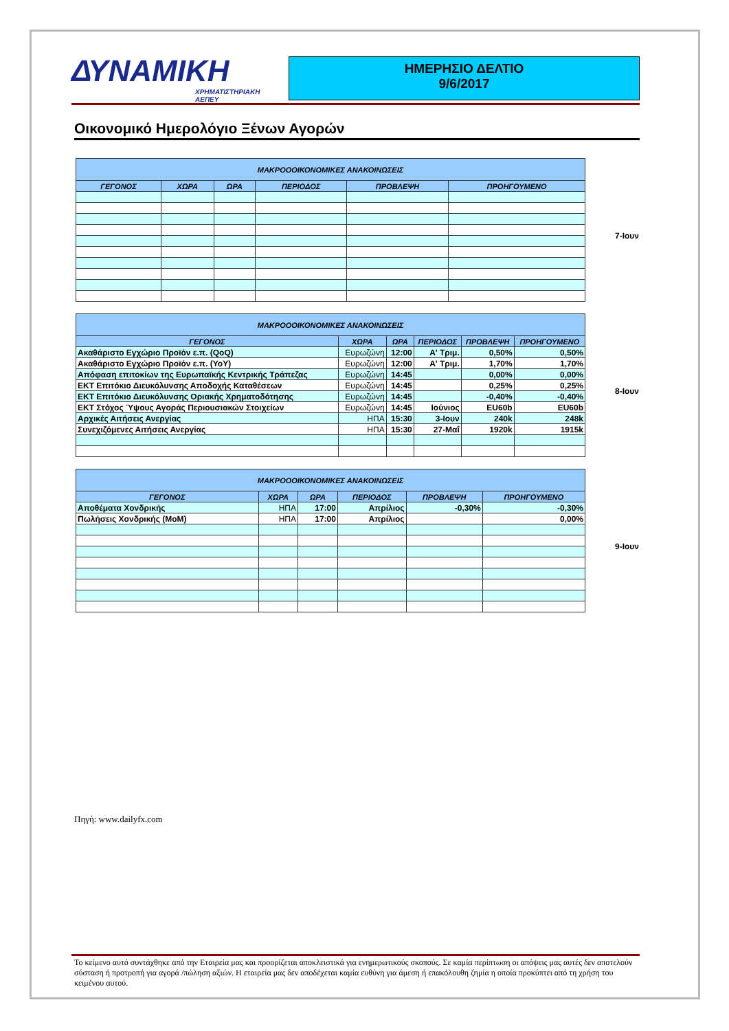ΔΥΝΑΜΙΚΗ
ΧΡΗΜΑΤΙΣΤΗΡΙΑΚΗ ΑΕΠΕΥ
ΗΜΕΡΗΣΙΟ ΔΕΛΤΙΟ
9/6/2017
Οικονομικό Ημερολόγιο Ξένων Αγορών
| ΜΑΚΡΟΟΟΙΚΟΝΟΜΙΚΕΣ ΑΝΑΚΟΙΝΩΣΕΙΣ | | | | | |
| --- | --- | --- | --- | --- | --- |
| ΓΕΓΟΝΟΣ | ΧΩΡΑ | ΩΡΑ | ΠΕΡΙΟΔΟΣ | ΠΡΟΒΛΕΨΗ | ΠΡΟΗΓΟΥΜΕΝΟ |
| ΜΑΚΡΟΟΟΙΚΟΝΟΜΙΚΕΣ ΑΝΑΚΟΙΝΩΣΕΙΣ | | | | | |
| --- | --- | --- | --- | --- | --- |
| ΓΕΓΟΝΟΣ | ΧΩΡΑ | ΩΡΑ | ΠΕΡΙΟΔΟΣ | ΠΡΟΒΛΕΨΗ | ΠΡΟΗΓΟΥΜΕΝΟ |
| Ακαθάριστο Εγχώριο Προϊόν ε.π. (QoQ) | Ευρωζώνη | 12:00 | Α' Τριμ. | 0,50% | 0,50% |
| Ακαθάριστο Εγχώριο Προϊόν ε.π. (YoY) | Ευρωζώνη | 12:00 | Α' Τριμ. | 1,70% | 1,70% |
| Απόφαση επιτοκίων της Ευρωπαϊκής Κεντρικής Τράπεζας | Ευρωζώνη | 14:45 | | 0,00% | 0,00% |
| ΕΚΤ Επιτόκιο Διευκόλυνσης Αποδοχής Καταθέσεων | Ευρωζώνη | 14:45 | | 0,25% | 0,25% |
| ΕΚΤ Επιτόκιο Διευκόλυνσης Οριακής Χρηματοδότησης | Ευρωζώνη | 14:45 | | -0,40% | -0,40% |
| ΕΚΤ Στόχος Ύψους Αγοράς Περιουσιακών Στοιχείων | Ευρωζώνη | 14:45 | Ιούνιος | EU60b | EU60b |
| Αρχικές Αιτήσεις Ανεργίας | ΗΠΑ | 15:30 | 3-Ιουν | 240k | 248k |
| Συνεχιζόμενες Αιτήσεις Ανεργίας | ΗΠΑ | 15:30 | 27-Μαΐ | 1920k | 1915k |
| ΜΑΚΡΟΟΟΙΚΟΝΟΜΙΚΕΣ ΑΝΑΚΟΙΝΩΣΕΙΣ | | | | | |
| --- | --- | --- | --- | --- | --- |
| ΓΕΓΟΝΟΣ | ΧΩΡΑ | ΩΡΑ | ΠΕΡΙΟΔΟΣ | ΠΡΟΒΛΕΨΗ | ΠΡΟΗΓΟΥΜΕΝΟ |
| Αποθέματα Χονδρικής | ΗΠΑ | 17:00 | Απρίλιος | -0,30% | -0,30% |
| Πωλήσεις Χονδρικής (MoM) | ΗΠΑ | 17:00 | Απρίλιος | | 0,00% |
7-Ιουν
8-Ιουν
9-Ιουν
Πηγή: www.dailyfx.com
Το κείμενο αυτό συντάχθηκε από την Εταιρεία μας και προορίζεται αποκλειστικά για ενημερωτικούς σκοπούς. Σε καμία περίπτωση οι απόψεις μας αυτές δεν αποτελούν σύσταση ή προτροπή για αγορά /πώληση αξιών. Η εταιρεία μας δεν αποδέχεται καμία ευθύνη για άμεση ή επακόλουθη ζημία η οποία προκύπτει από τη χρήση του κειμένου αυτού.